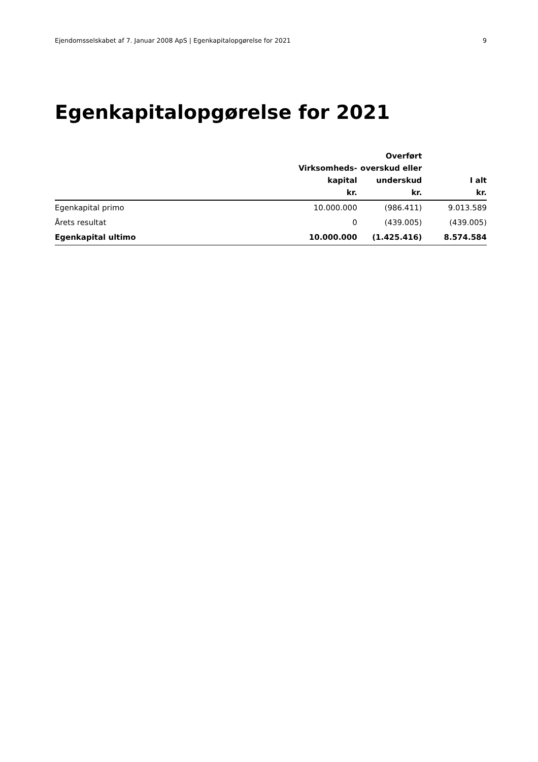Ejendomsselskabet af 7. Januar 2008 ApS | Egenkapitalopgørelse for 2021 9
Egenkapitalopgørelse for 2021
| | Virksomheds- kapital kr. | Overført overskud eller underskud kr. | I alt kr. |
| --- | --- | --- | --- |
| Egenkapital primo | 10.000.000 | (986.411) | 9.013.589 |
| Årets resultat | 0 | (439.005) | (439.005) |
| Egenkapital ultimo | 10.000.000 | (1.425.416) | 8.574.584 |